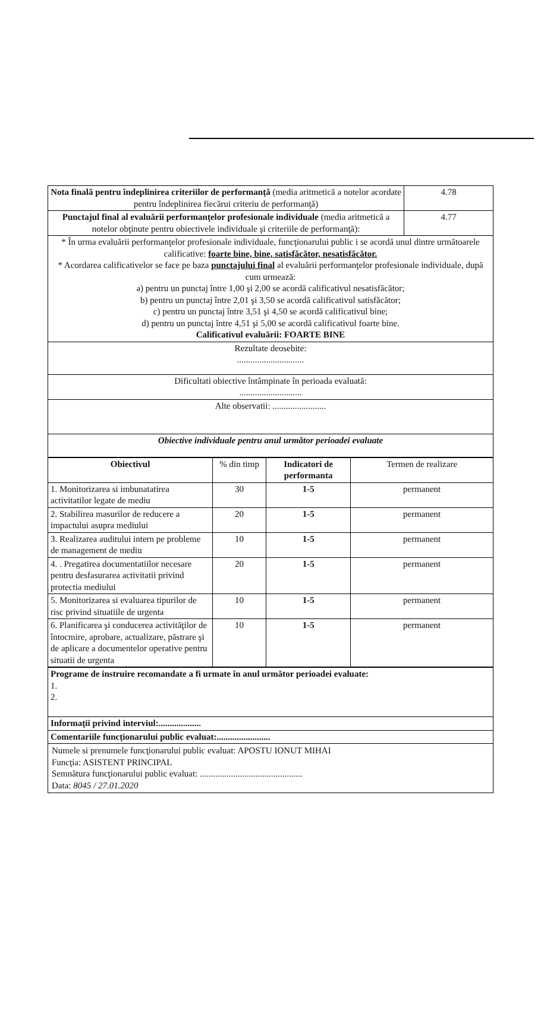| Nota finală pentru îndeplinirea criteriilor de performanţă (media aritmetică a notelor acordate pentru îndeplinirea fiecărui criteriu de performanţă) | 4.78 |
| Punctajul final al evaluării performanţelor profesionale individuale (media aritmetică a notelor obţinute pentru obiectivele individuale şi criteriile de performanţă): | 4.77 |
| * În urma evaluării performanţelor profesionale individuale, funcţionarului public i se acordă unul dintre următoarele calificative: foarte bine, bine, satisfăcător, nesatisfăcător. * Acordarea calificativelor se face pe baza punctajului final al evaluării performanţelor profesionale individuale, după cum urmează: a) pentru un punctaj între 1,00 şi 2,00 se acordă calificativul nesatisfăcător; b) pentru un punctaj între 2,01 şi 3,50 se acordă calificativul satisfăcător; c) pentru un punctaj între 3,51 şi 4,50 se acordă calificativul bine; d) pentru un punctaj între 4,51 şi 5,00 se acordă calificativul foarte bine. Calificativul evaluării: FOARTE BINE | |
| Rezultate deosebite: .............................. | |
| Dificultati obiective întâmpinate în perioada evaluată: ............................ | |
| Alte observatii: ........................ | |
| Obiective individuale pentru anul următor perioadei evaluate | |
| Obiectivul | % din timp | Indicatori de performanta | Termen de realizare |
| 1. Monitorizarea si imbunatatirea activitatilor legate de mediu | 30 | 1-5 | permanent |
| 2. Stabilirea masurilor de reducere a impactului asupra mediului | 20 | 1-5 | permanent |
| 3. Realizarea auditului intern pe probleme de management de mediu | 10 | 1-5 | permanent |
| 4. . Pregatirea documentatiilor necesare pentru desfasurarea activitatii privind protectia mediului | 20 | 1-5 | permanent |
| 5. Monitorizarea si evaluarea tipurilor de risc privind situatiile de urgenta | 10 | 1-5 | permanent |
| 6. Planificarea şi conducerea activităţilor de întocmire, aprobare, actualizare, păstrare şi de aplicare a documentelor operative pentru situatii de urgenta | 10 | 1-5 | permanent |
| Programe de instruire recomandate a fi urmate în anul următor perioadei evaluate: 1. 2. |
| Informaţii privind interviul:................... |
| Comentariile funcţionarului public evaluat:........................ |
| Numele si prenumele funcţionarului public evaluat: APOSTU IONUT MIHAI Funcţia: ASISTENT PRINCIPAL Semnătura funcţionarului public evaluat: .............................................. Data: 8045 / 27.01.2020 |